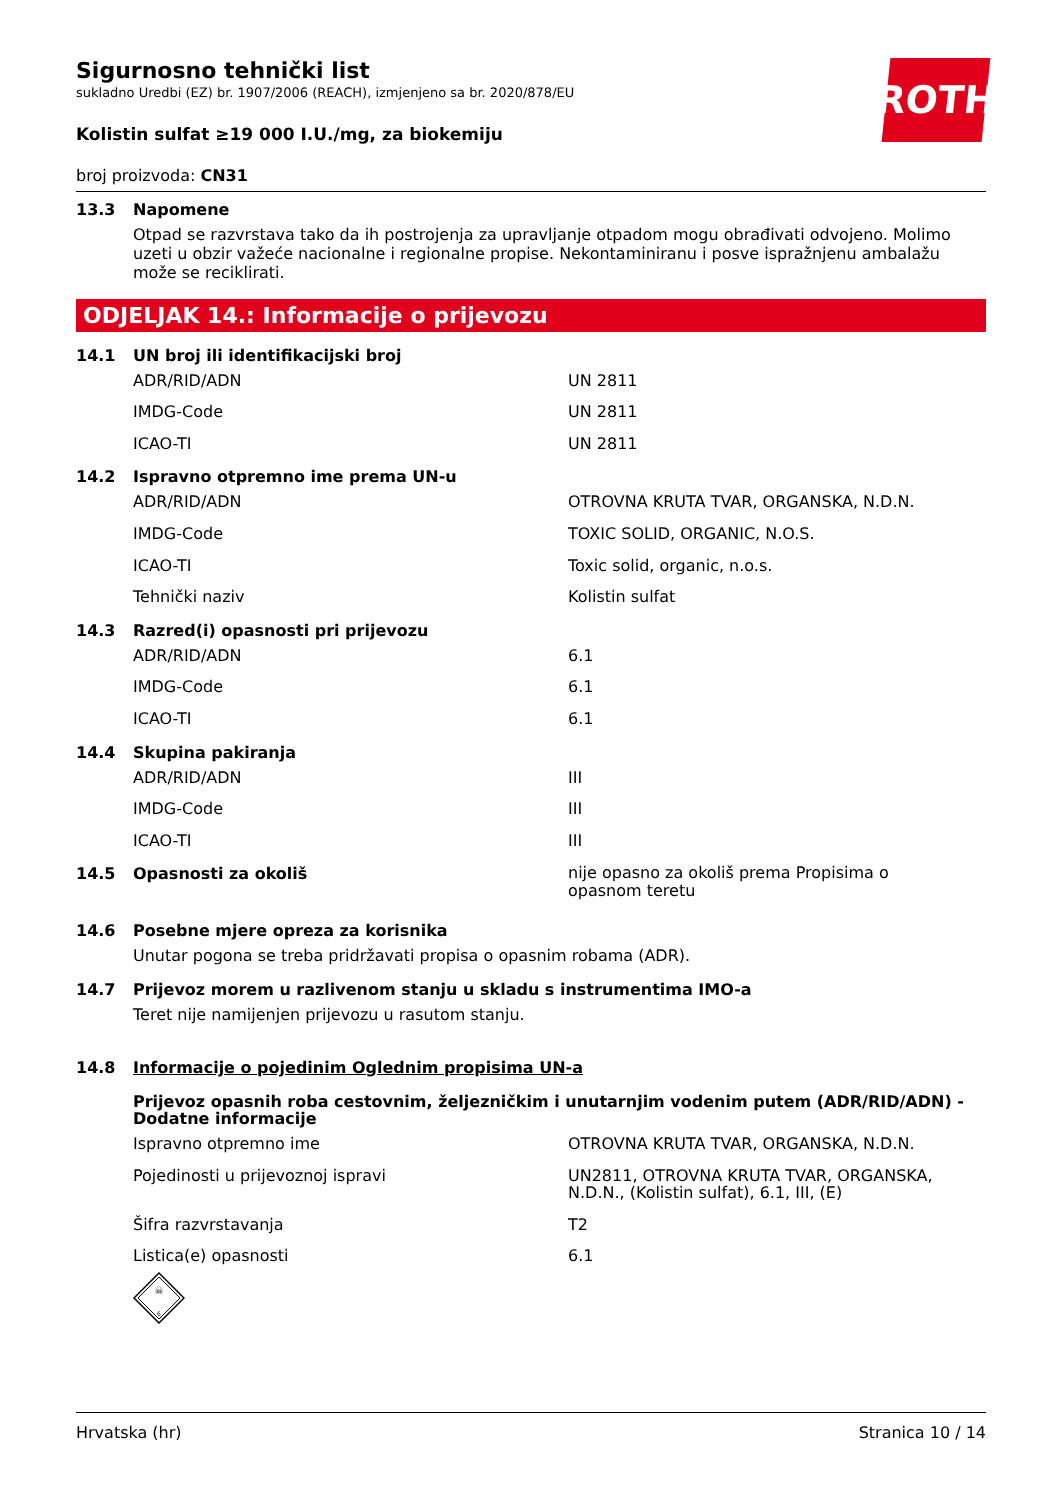ROTH
Sigurnosno tehnički list
sukladno Uredbi (EZ) br. 1907/2006 (REACH), izmjenjeno sa br. 2020/878/EU
Kolistin sulfat ≥19 000 I.U./mg, za biokemiju
broj proizvoda: CN31
13.3 Napomene
Otpad se razvrstava tako da ih postrojenja za upravljanje otpadom mogu obrađivati odvojeno. Molimo uzeti u obzir važeće nacionalne i regionalne propise. Nekontaminiranu i posve ispražnjenu ambalažu može se reciklirati.
ODJELJAK 14.: Informacije o prijevozu
14.1 UN broj ili identifikacijski broj
| ADR/RID/ADN | UN 2811 |
| IMDG-Code | UN 2811 |
| ICAO-TI | UN 2811 |
14.2 Ispravno otpremno ime prema UN-u
| ADR/RID/ADN | OTROVNA KRUTA TVAR, ORGANSKA, N.D.N. |
| IMDG-Code | TOXIC SOLID, ORGANIC, N.O.S. |
| ICAO-TI | Toxic solid, organic, n.o.s. |
| Tehnički naziv | Kolistin sulfat |
14.3 Razred(i) opasnosti pri prijevozu
| ADR/RID/ADN | 6.1 |
| IMDG-Code | 6.1 |
| ICAO-TI | 6.1 |
14.4 Skupina pakiranja
| ADR/RID/ADN | III |
| IMDG-Code | III |
| ICAO-TI | III |
14.5 Opasnosti za okoliš nije opasno za okoliš prema Propisima o
opasnom teretu
14.6 Posebne mjere opreza za korisnika
Unutar pogona se treba pridržavati propisa o opasnim robama (ADR).
14.7 Prijevoz morem u razlivenom stanju u skladu s instrumentima IMO-a
Teret nije namijenjen prijevozu u rasutom stanju.
14.8 Informacije o pojedinim Oglednim propisima UN-a
Prijevoz opasnih roba cestovnim, željezničkim i unutarnjim vodenim putem (ADR/RID/ADN) - Dodatne informacije
| Ispravno otpremno ime | OTROVNA KRUTA TVAR, ORGANSKA, N.D.N. |
| Pojedinosti u prijevoznoj ispravi | UN2811, OTROVNA KRUTA TVAR, ORGANSKA, N.D.N., (Kolistin sulfat), 6.1, III, (E) |
| Šifra razvrstavanja | T2 |
| Listica(e) opasnosti | 6.1 |
☠
6
Hrvatska (hr) Stranica 10 / 14